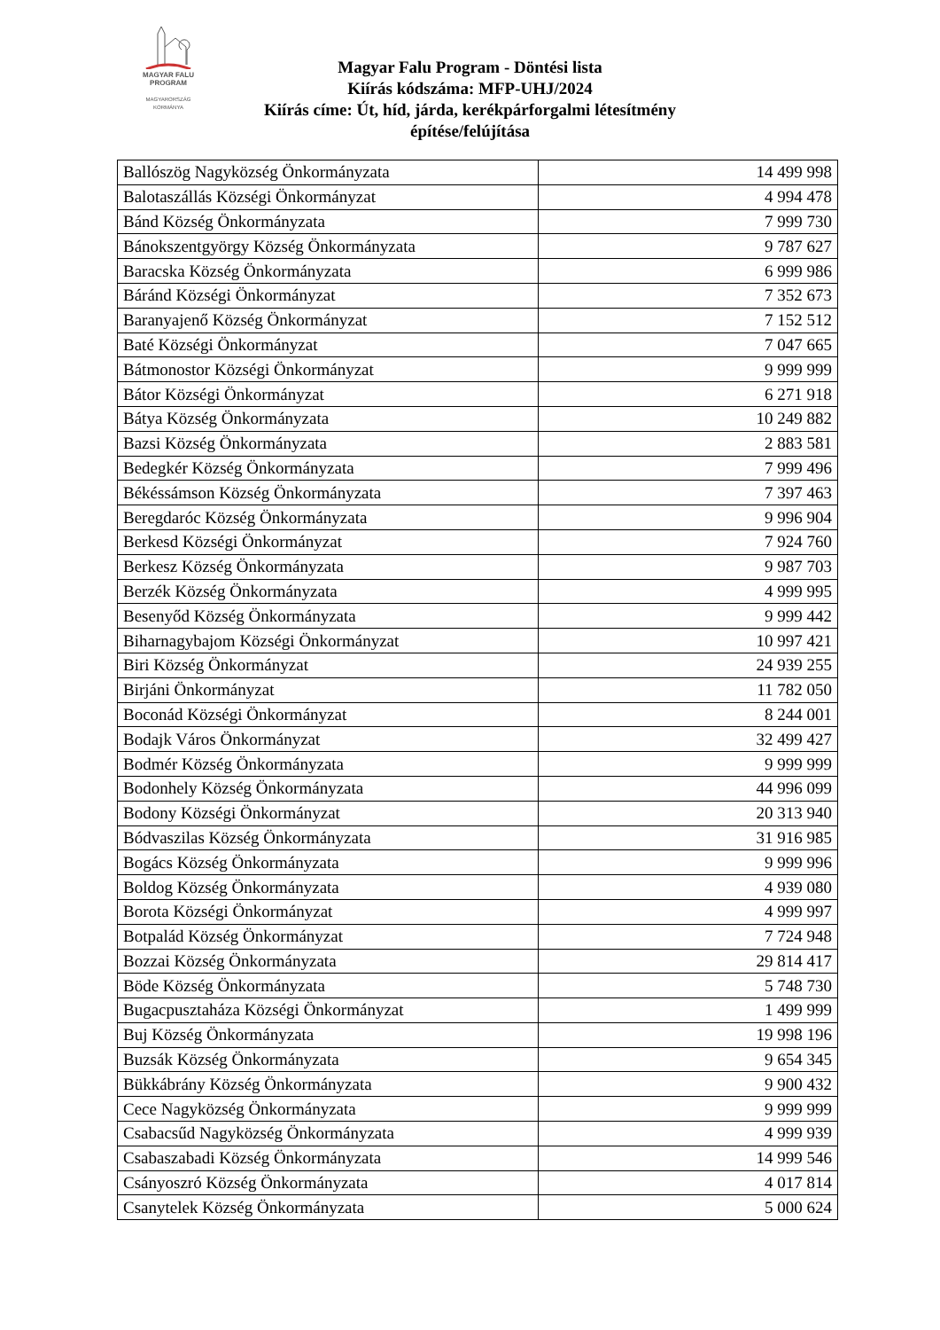MAGYAR FALU
PROGRAM
MAGYARORSZÁG
KORMÁNYA
Magyar Falu Program - Döntési lista
Kiírás kódszáma: MFP-UHJ/2024
Kiírás címe: Út, híd, járda, kerékpárforgalmi létesítmény
építése/felújítása
| Ballószög Nagyközség Önkormányzata | 14 499 998 |
| Balotaszállás Községi Önkormányzat | 4 994 478 |
| Bánd Község Önkormányzata | 7 999 730 |
| Bánokszentgyörgy Község Önkormányzata | 9 787 627 |
| Baracska Község Önkormányzata | 6 999 986 |
| Báránd Községi Önkormányzat | 7 352 673 |
| Baranyajenő Község Önkormányzat | 7 152 512 |
| Baté Községi Önkormányzat | 7 047 665 |
| Bátmonostor Községi Önkormányzat | 9 999 999 |
| Bátor Községi Önkormányzat | 6 271 918 |
| Bátya Község Önkormányzata | 10 249 882 |
| Bazsi Község Önkormányzata | 2 883 581 |
| Bedegkér Község Önkormányzata | 7 999 496 |
| Békéssámson Község Önkormányzata | 7 397 463 |
| Beregdaróc Község Önkormányzata | 9 996 904 |
| Berkesd Községi Önkormányzat | 7 924 760 |
| Berkesz Község Önkormányzata | 9 987 703 |
| Berzék Község Önkormányzata | 4 999 995 |
| Besenyőd Község Önkormányzata | 9 999 442 |
| Biharnagybajom Községi Önkormányzat | 10 997 421 |
| Biri Község Önkormányzat | 24 939 255 |
| Birjáni Önkormányzat | 11 782 050 |
| Boconád Községi Önkormányzat | 8 244 001 |
| Bodajk Város Önkormányzat | 32 499 427 |
| Bodmér Község Önkormányzata | 9 999 999 |
| Bodonhely Község Önkormányzata | 44 996 099 |
| Bodony Községi Önkormányzat | 20 313 940 |
| Bódvaszilas Község Önkormányzata | 31 916 985 |
| Bogács Község Önkormányzata | 9 999 996 |
| Boldog Község Önkormányzata | 4 939 080 |
| Borota Községi Önkormányzat | 4 999 997 |
| Botpalád Község Önkormányzat | 7 724 948 |
| Bozzai Község Önkormányzata | 29 814 417 |
| Böde Község Önkormányzata | 5 748 730 |
| Bugacpusztaháza Községi Önkormányzat | 1 499 999 |
| Buj Község Önkormányzata | 19 998 196 |
| Buzsák Község Önkormányzata | 9 654 345 |
| Bükkábrány Község Önkormányzata | 9 900 432 |
| Cece Nagyközség Önkormányzata | 9 999 999 |
| Csabacsűd Nagyközség Önkormányzata | 4 999 939 |
| Csabaszabadi Község Önkormányzata | 14 999 546 |
| Csányoszró Község Önkormányzata | 4 017 814 |
| Csanytelek Község Önkormányzata | 5 000 624 |